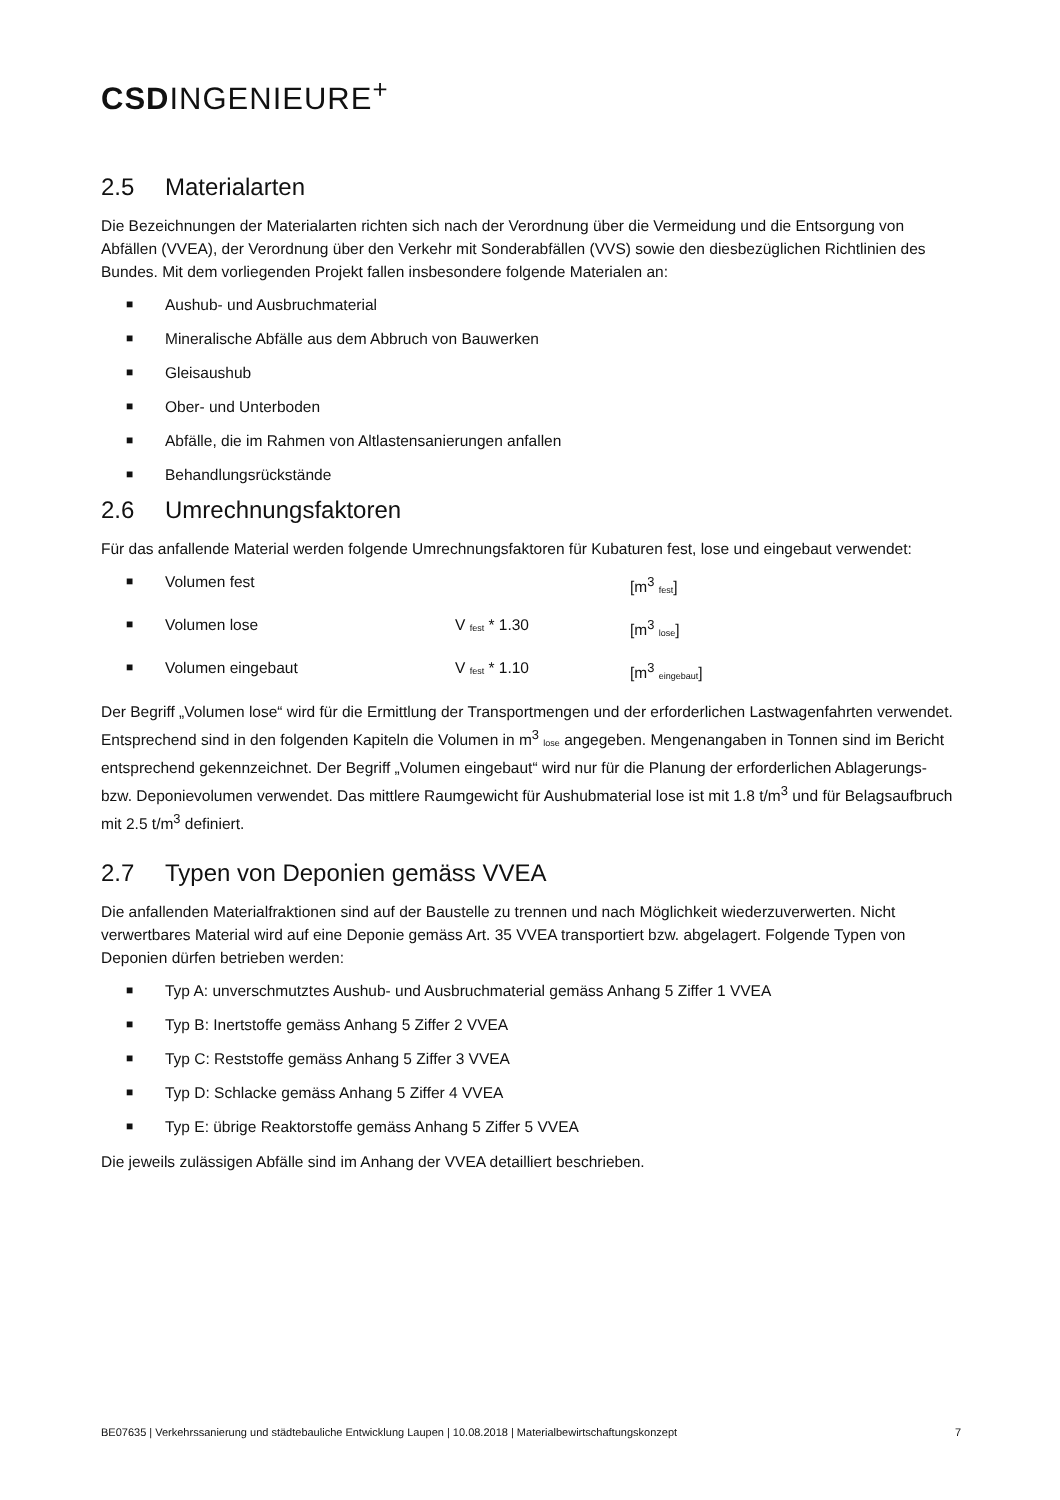CSDINGENIEURE<sup>+</sup>
2.5 Materialarten
Die Bezeichnungen der Materialarten richten sich nach der Verordnung über die Vermeidung und die Entsorgung von Abfällen (VVEA), der Verordnung über den Verkehr mit Sonderabfällen (VVS) sowie den diesbezüglichen Richtlinien des Bundes. Mit dem vorliegenden Projekt fallen insbesondere folgende Materialen an:
■ Aushub- und Ausbruchmaterial
■ Mineralische Abfälle aus dem Abbruch von Bauwerken
■ Gleisaushub
■ Ober- und Unterboden
■ Abfälle, die im Rahmen von Altlastensanierungen anfallen
■ Behandlungsrückstände
2.6 Umrechnungsfaktoren
Für das anfallende Material werden folgende Umrechnungsfaktoren für Kubaturen fest, lose und eingebaut verwendet:
■ Volumen fest [m<sup>3</sup> <sub>fest</sub>]
■ Volumen lose V <sub>fest</sub> * 1.30 [m<sup>3</sup> <sub>lose</sub>]
■ Volumen eingebaut V <sub>fest</sub> * 1.10 [m<sup>3</sup> <sub>eingebaut</sub>]
Der Begriff „Volumen lose“ wird für die Ermittlung der Transportmengen und der erforderlichen Lastwagenfahrten verwendet. Entsprechend sind in den folgenden Kapiteln die Volumen in m<sup>3</sup> <sub>lose</sub> angegeben. Mengenangaben in Tonnen sind im Bericht entsprechend gekennzeichnet. Der Begriff „Volumen eingebaut“ wird nur für die Planung der erforderlichen Ablagerungs- bzw. Deponievolumen verwendet. Das mittlere Raumgewicht für Aushubmaterial lose ist mit 1.8 t/m<sup>3</sup> und für Belagsaufbruch mit 2.5 t/m<sup>3</sup> definiert.
2.7 Typen von Deponien gemäss VVEA
Die anfallenden Materialfraktionen sind auf der Baustelle zu trennen und nach Möglichkeit wiederzuverwerten. Nicht verwertbares Material wird auf eine Deponie gemäss Art. 35 VVEA transportiert bzw. abgelagert. Folgende Typen von Deponien dürfen betrieben werden:
■ Typ A: unverschmutztes Aushub- und Ausbruchmaterial gemäss Anhang 5 Ziffer 1 VVEA
■ Typ B: Inertstoffe gemäss Anhang 5 Ziffer 2 VVEA
■ Typ C: Reststoffe gemäss Anhang 5 Ziffer 3 VVEA
■ Typ D: Schlacke gemäss Anhang 5 Ziffer 4 VVEA
■ Typ E: übrige Reaktorstoffe gemäss Anhang 5 Ziffer 5 VVEA
Die jeweils zulässigen Abfälle sind im Anhang der VVEA detailliert beschrieben.
BE07635 | Verkehrssanierung und städtebauliche Entwicklung Laupen | 10.08.2018 | Materialbewirtschaftungskonzept 7